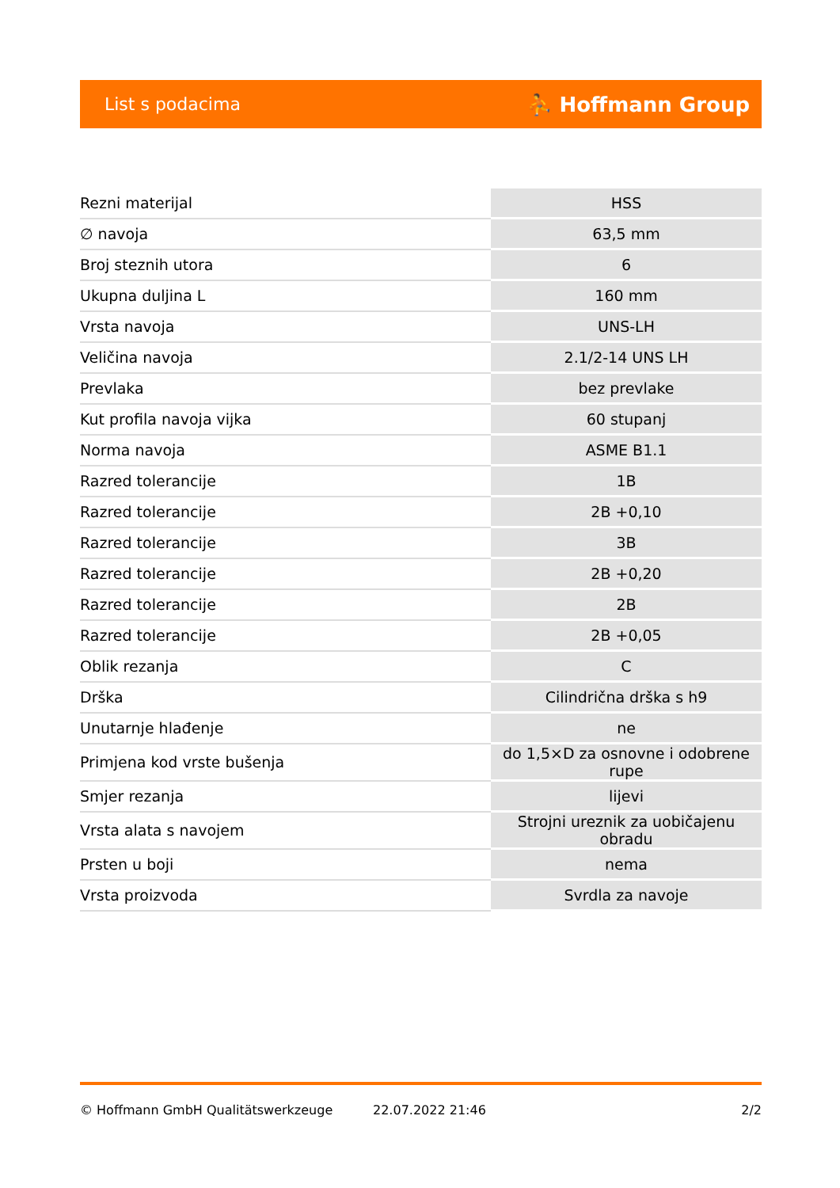List s podacima ⛹ Hoffmann Group
| Rezni materijal | HSS |
| ∅ navoja | 63,5 mm |
| Broj steznih utora | 6 |
| Ukupna duljina L | 160 mm |
| Vrsta navoja | UNS-LH |
| Veličina navoja | 2.1/2-14 UNS LH |
| Prevlaka | bez prevlake |
| Kut profila navoja vijka | 60 stupanj |
| Norma navoja | ASME B1.1 |
| Razred tolerancije | 1B |
| Razred tolerancije | 2B +0,10 |
| Razred tolerancije | 3B |
| Razred tolerancije | 2B +0,20 |
| Razred tolerancije | 2B |
| Razred tolerancije | 2B +0,05 |
| Oblik rezanja | C |
| Drška | Cilindrična drška s h9 |
| Unutarnje hlađenje | ne |
| Primjena kod vrste bušenja | do 1,5×D za osnovne i odobrene rupe |
| Smjer rezanja | lijevi |
| Vrsta alata s navojem | Strojni ureznik za uobičajenu obradu |
| Prsten u boji | nema |
| Vrsta proizvoda | Svrdla za navoje |
© Hoffmann GmbH Qualitätswerkzeuge 22.07.2022 21:46 2/2